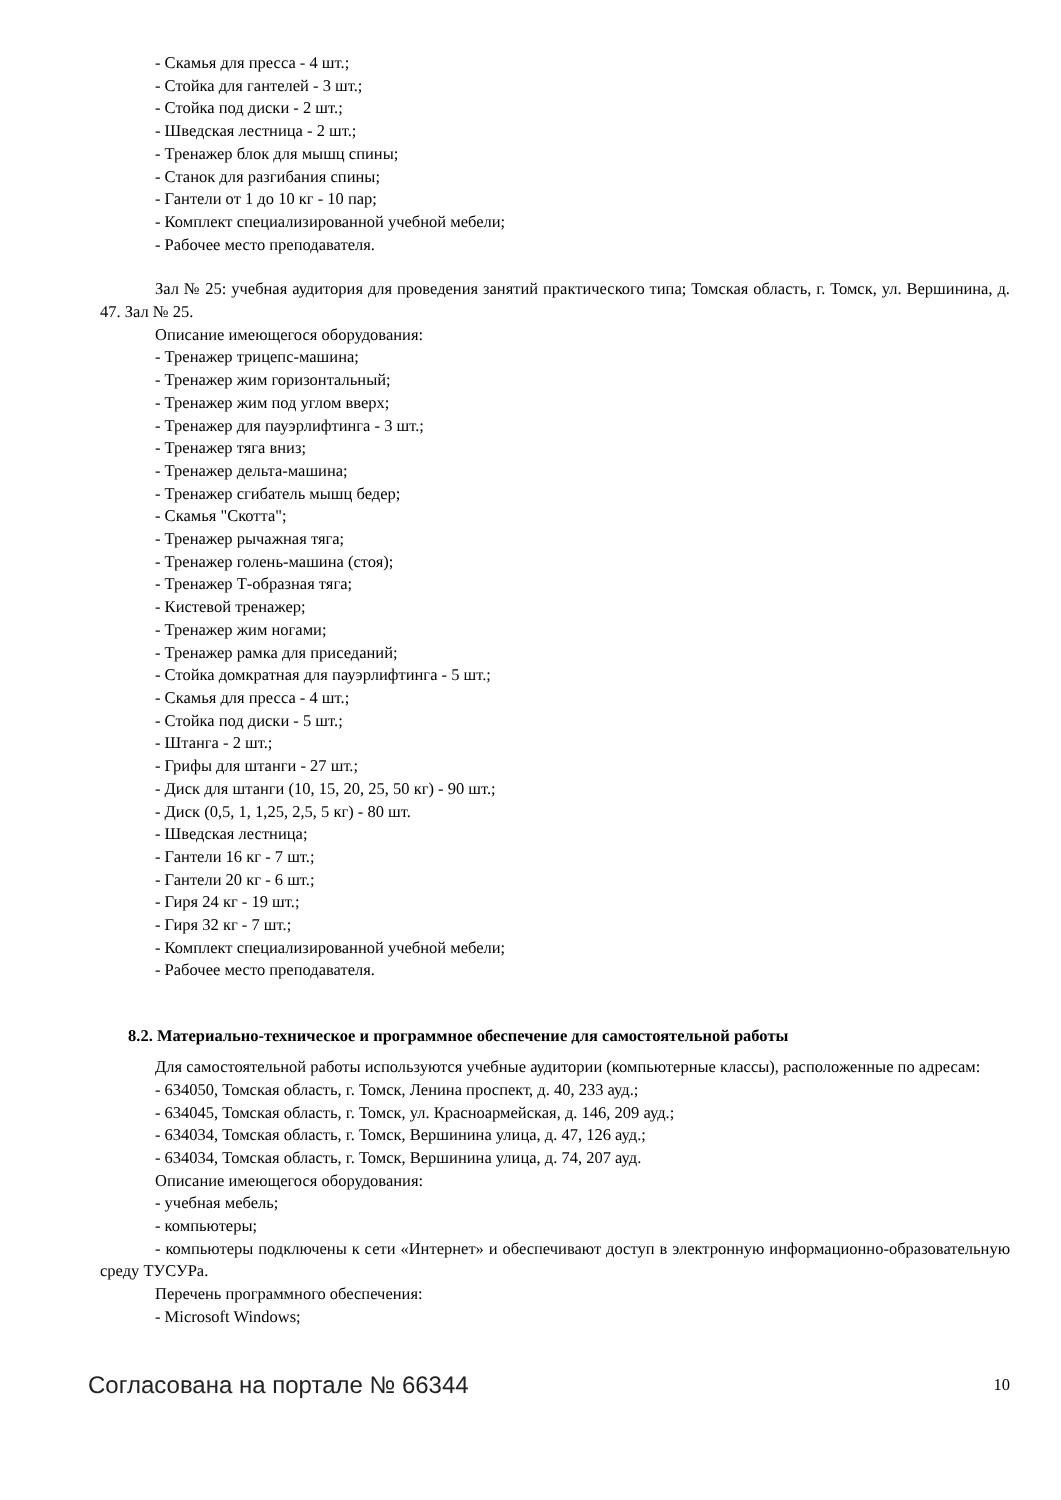- Скамья для пресса - 4 шт.;
- Стойка для гантелей - 3 шт.;
- Стойка под диски - 2 шт.;
- Шведская лестница - 2 шт.;
- Тренажер блок для мышц спины;
- Станок для разгибания спины;
- Гантели от 1 до 10 кг - 10 пар;
- Комплект специализированной учебной мебели;
- Рабочее место преподавателя.
Зал № 25: учебная аудитория для проведения занятий практического типа; Томская область, г. Томск, ул. Вершинина, д. 47. Зал № 25.
Описание имеющегося оборудования:
- Тренажер трицепс-машина;
- Тренажер жим горизонтальный;
- Тренажер жим под углом вверх;
- Тренажер для пауэрлифтинга - 3 шт.;
- Тренажер тяга вниз;
- Тренажер дельта-машина;
- Тренажер сгибатель мышц бедер;
- Скамья "Скотта";
- Тренажер рычажная тяга;
- Тренажер голень-машина (стоя);
- Тренажер Т-образная тяга;
- Кистевой тренажер;
- Тренажер жим ногами;
- Тренажер рамка для приседаний;
- Стойка домкратная для пауэрлифтинга - 5 шт.;
- Скамья для пресса - 4 шт.;
- Стойка под диски - 5 шт.;
- Штанга - 2 шт.;
- Грифы для штанги - 27 шт.;
- Диск для штанги (10, 15, 20, 25, 50 кг) - 90 шт.;
- Диск (0,5, 1, 1,25, 2,5, 5 кг) - 80 шт.
- Шведская лестница;
- Гантели 16 кг - 7 шт.;
- Гантели 20 кг - 6 шт.;
- Гиря 24 кг - 19 шт.;
- Гиря 32 кг - 7 шт.;
- Комплект специализированной учебной мебели;
- Рабочее место преподавателя.
8.2. Материально-техническое и программное обеспечение для самостоятельной работы
Для самостоятельной работы используются учебные аудитории (компьютерные классы), расположенные по адресам:
- 634050, Томская область, г. Томск, Ленина проспект, д. 40, 233 ауд.;
- 634045, Томская область, г. Томск, ул. Красноармейская, д. 146, 209 ауд.;
- 634034, Томская область, г. Томск, Вершинина улица, д. 47, 126 ауд.;
- 634034, Томская область, г. Томск, Вершинина улица, д. 74, 207 ауд.
Описание имеющегося оборудования:
- учебная мебель;
- компьютеры;
- компьютеры подключены к сети «Интернет» и обеспечивают доступ в электронную информационно-образовательную среду ТУСУРа.
Перечень программного обеспечения:
- Microsoft Windows;
Согласована на портале № 66344 10